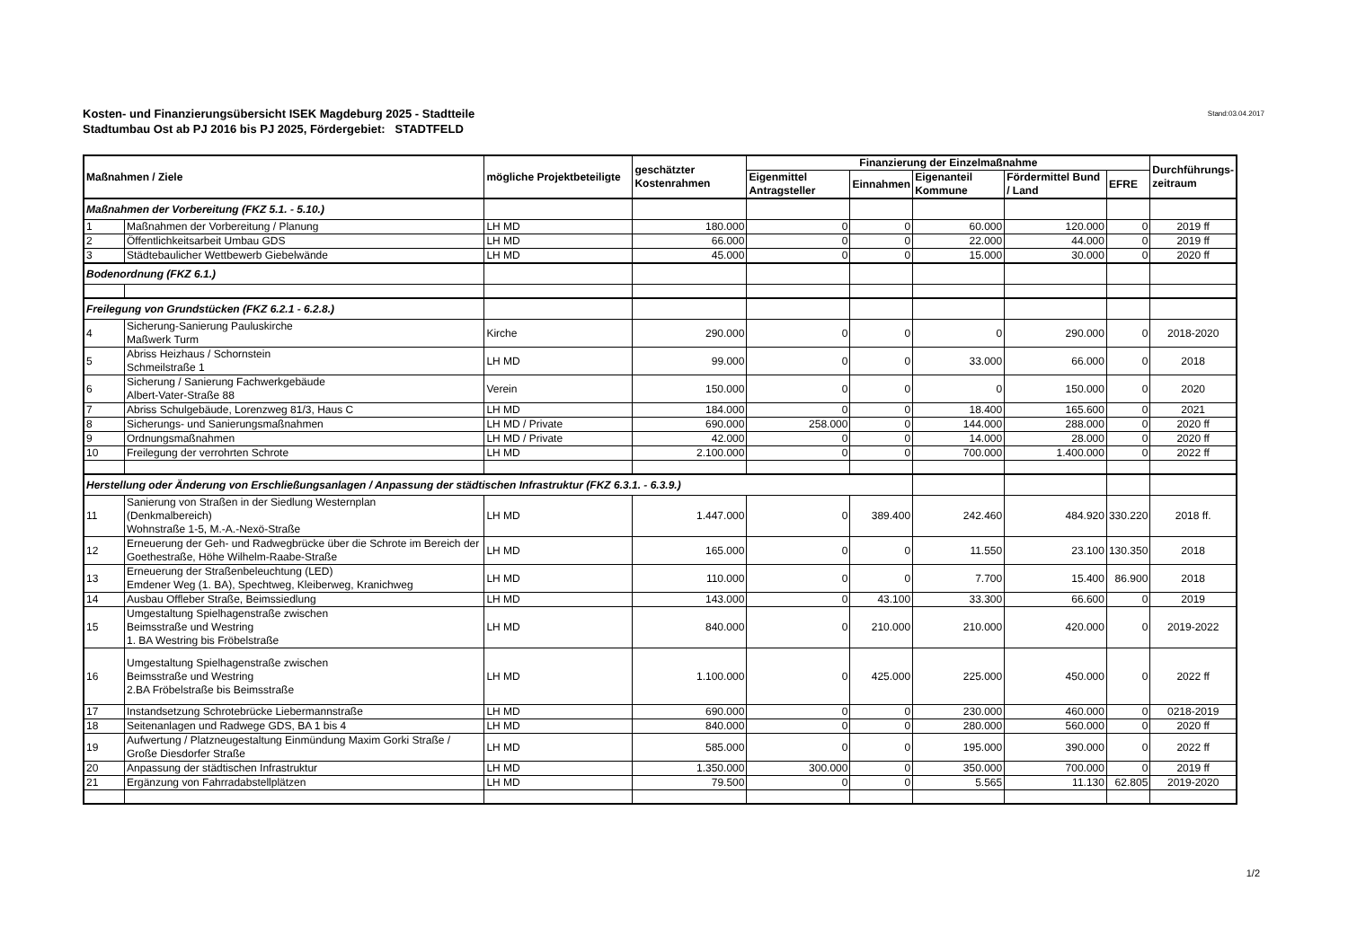Kosten- und Finanzierungsübersicht ISEK Magdeburg 2025 - Stadtteile
Stadtumbau Ost ab PJ 2016 bis PJ 2025, Fördergebiet: STADTFELD
Stand:03.04.2017
| Maßnahmen / Ziele | | mögliche Projektbeteiligte | geschätzter Kostenrahmen | Finanzierung der Einzelmaßnahme | | | | | Durchführungs- zeitraum |
| --- | --- | --- | --- | --- | --- | --- | --- | --- | --- |
| | | | | Eigenmittel Antragsteller | Einnahmen | Eigenanteil Kommune | Fördermittel Bund / Land | EFRE | |
| Maßnahmen der Vorbereitung (FKZ 5.1. - 5.10.) | | | | | | | | | |
| 1 | Maßnahmen der Vorbereitung / Planung | LH MD | 180.000 | 0 | 0 | 60.000 | 120.000 | 0 | 2019 ff |
| 2 | Öffentlichkeitsarbeit Umbau GDS | LH MD | 66.000 | 0 | 0 | 22.000 | 44.000 | 0 | 2019 ff |
| 3 | Städtebaulicher Wettbewerb Giebelwände | LH MD | 45.000 | 0 | 0 | 15.000 | 30.000 | 0 | 2020 ff |
| Bodenordnung (FKZ 6.1.) | | | | | | | | | |
| Freilegung von Grundstücken (FKZ 6.2.1 - 6.2.8.) | | | | | | | | | |
| 4 | Sicherung-Sanierung Pauluskirche Maßwerk Turm | Kirche | 290.000 | 0 | 0 | 0 | 290.000 | 0 | 2018-2020 |
| 5 | Abriss Heizhaus / Schornstein Schmeilstraße 1 | LH MD | 99.000 | 0 | 0 | 33.000 | 66.000 | 0 | 2018 |
| 6 | Sicherung / Sanierung Fachwerkgebäude Albert-Vater-Straße 88 | Verein | 150.000 | 0 | 0 | 0 | 150.000 | 0 | 2020 |
| 7 | Abriss Schulgebäude, Lorenzweg 81/3, Haus C | LH MD | 184.000 | 0 | 0 | 18.400 | 165.600 | 0 | 2021 |
| 8 | Sicherungs- und Sanierungsmaßnahmen | LH MD / Private | 690.000 | 258.000 | 0 | 144.000 | 288.000 | 0 | 2020 ff |
| 9 | Ordnungsmaßnahmen | LH MD / Private | 42.000 | 0 | 0 | 14.000 | 28.000 | 0 | 2020 ff |
| 10 | Freilegung der verrohrten Schrote | LH MD | 2.100.000 | 0 | 0 | 700.000 | 1.400.000 | 0 | 2022 ff |
| Herstellung oder Änderung von Erschließungsanlagen / Anpassung der städtischen Infrastruktur (FKZ 6.3.1. - 6.3.9.) | | | | | | | | | |
| 11 | Sanierung von Straßen in der Siedlung Westernplan (Denkmalbereich) Wohnstraße 1-5, M.-A.-Nexö-Straße | LH MD | 1.447.000 | 0 | 389.400 | 242.460 | 484.920 | 330.220 | 2018 ff. |
| 12 | Erneuerung der Geh- und Radwegbrücke über die Schrote im Bereich der Goethestraße, Höhe Wilhelm-Raabe-Straße | LH MD | 165.000 | 0 | 0 | 11.550 | 23.100 | 130.350 | 2018 |
| 13 | Erneuerung der Straßenbeleuchtung (LED) Emdener Weg (1. BA), Spechtweg, Kleiberweg, Kranichweg | LH MD | 110.000 | 0 | 0 | 7.700 | 15.400 | 86.900 | 2018 |
| 14 | Ausbau Offleber Straße, Beimssiedlung | LH MD | 143.000 | 0 | 43.100 | 33.300 | 66.600 | 0 | 2019 |
| 15 | Umgestaltung Spielhagenstraße zwischen Beimsstraße und Westring 1. BA Westring bis Fröbelstraße | LH MD | 840.000 | 0 | 210.000 | 210.000 | 420.000 | 0 | 2019-2022 |
| 16 | Umgestaltung Spielhagenstraße zwischen Beimsstraße und Westring 2.BA Fröbelstraße bis Beimsstraße | LH MD | 1.100.000 | 0 | 425.000 | 225.000 | 450.000 | 0 | 2022 ff |
| 17 | Instandsetzung Schrotebrücke Liebermannstraße | LH MD | 690.000 | 0 | 0 | 230.000 | 460.000 | 0 | 0218-2019 |
| 18 | Seitenanlagen und Radwege GDS, BA 1 bis 4 | LH MD | 840.000 | 0 | 0 | 280.000 | 560.000 | 0 | 2020 ff |
| 19 | Aufwertung / Platzneugestaltung Einmündung Maxim Gorki Straße / Große Diesdorfer Straße | LH MD | 585.000 | 0 | 0 | 195.000 | 390.000 | 0 | 2022 ff |
| 20 | Anpassung der städtischen Infrastruktur | LH MD | 1.350.000 | 300.000 | 0 | 350.000 | 700.000 | 0 | 2019 ff |
| 21 | Ergänzung von Fahrradabstellplätzen | LH MD | 79.500 | 0 | 0 | 5.565 | 11.130 | 62.805 | 2019-2020 |
1/2